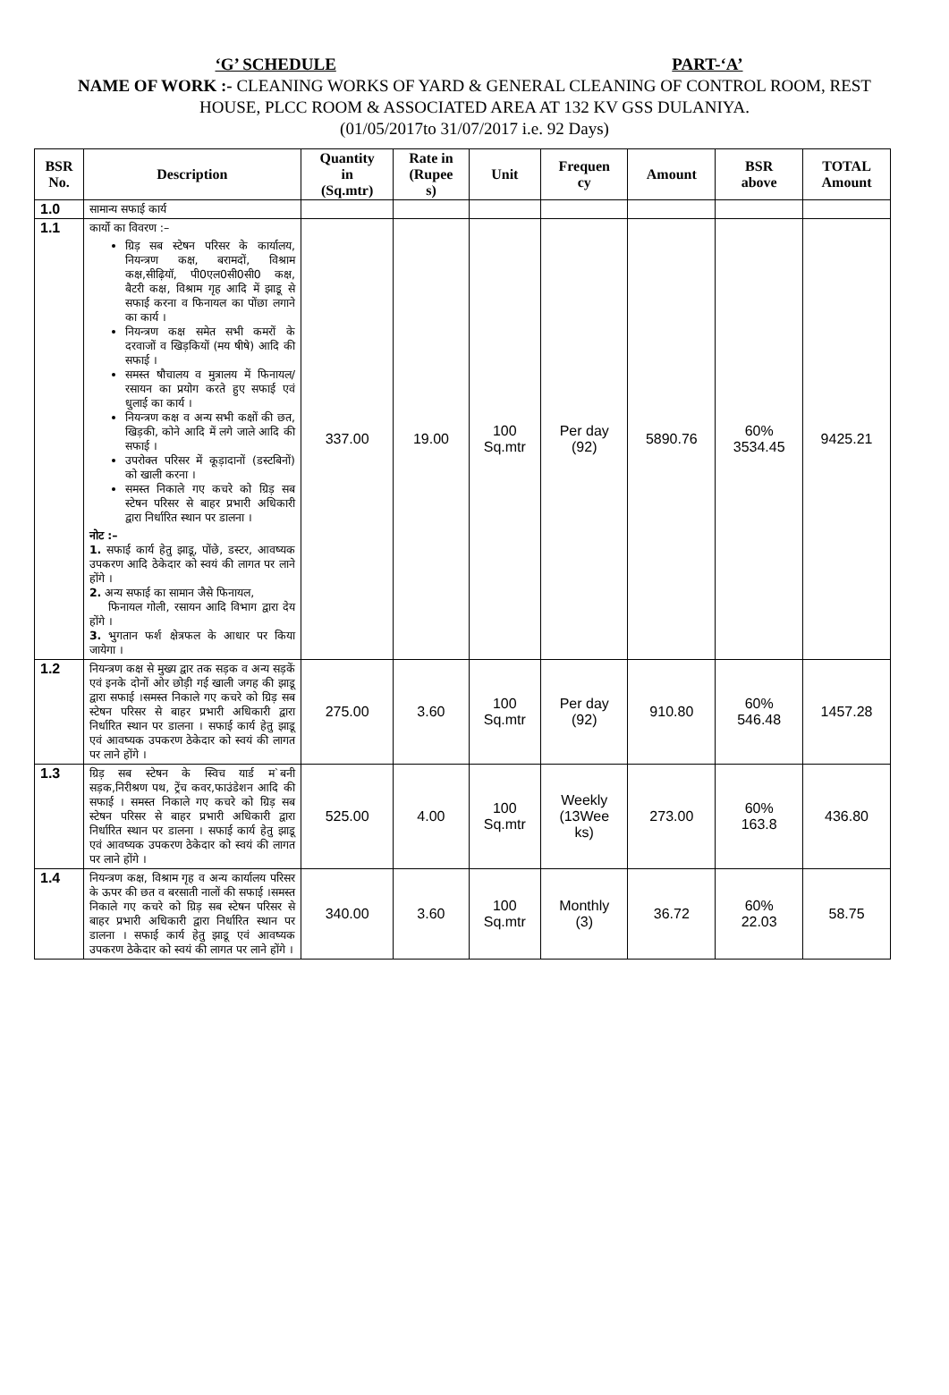‘G’ SCHEDULE PART-‘A’
NAME OF WORK :- CLEANING WORKS OF YARD & GENERAL CLEANING OF CONTROL ROOM, REST HOUSE, PLCC ROOM & ASSOCIATED AREA AT 132 KV GSS DULANIYA.
(01/05/2017to 31/07/2017 i.e. 92 Days)
| BSR No. | Description | Quantity in (Sq.mtr) | Rate in (Rupee s) | Unit | Frequen cy | Amount | BSR above | TOTAL Amount |
| --- | --- | --- | --- | --- | --- | --- | --- | --- |
| 1.0 | सामान्य सफाई कार्य | | | | | | | |
| 1.1 | कार्यो का विवरण :– ग्रिड़ सब स्टेषन परिसर के कार्यालय, नियन्त्रण कक्ष, बरामदों, विश्राम कक्ष,सीढ़ियॉ, पी0एल0सी0सी0 कक्ष, बैटरी कक्ष, विश्राम गृह आदि में झाडू से सफाई करना व फिनायल का पोंछा लगाने का कार्य । नियन्त्रण कक्ष समेत सभी कमरों के दरवाजों व खिड़कियों (मय षीषे) आदि की सफाई । समस्त षौचालय व मुत्रालय में फिनायल/रसायन का प्रयोग करते हुए सफाई एवं धुलाई का कार्य । नियन्त्रण कक्ष व अन्य सभी कक्षों की छत, खिड़की, कोने आदि में लगे जाले आदि की सफाई । उपरोक्त परिसर में कूड़ादानों (डस्टबिनों) को खाली करना । समस्त निकाले गए कचरे को ग्रिड़ सब स्टेषन परिसर से बाहर प्रभारी अधिकारी द्वारा निर्धारित स्थान पर डालना । नोट :– 1. सफाई कार्य हेतु झाडू, पोंछे, डस्टर, आवष्यक उपकरण आदि ठेकेदार को स्वयं की लागत पर लाने होंगे । 2. अन्य सफाई का सामान जैसे फिनायल, फिनायल गोली, रसायन आदि विभाग द्वारा देय होंगे । 3. भुगतान फर्श क्षेत्रफल के आधार पर किया जायेगा । | 337.00 | 19.00 | 100 Sq.mtr | Per day (92) | 5890.76 | 60% 3534.45 | 9425.21 |
| 1.2 | नियन्त्रण कक्ष से मुख्य द्वार तक सड़क व अन्य सड़कें एवं इनके दोनों ओर छोड़ी गई खाली जगह की झाडू द्वारा सफाई ।समस्त निकाले गए कचरे को ग्रिड़ सब स्टेषन परिसर से बाहर प्रभारी अधिकारी द्वारा निर्धारित स्थान पर डालना । सफाई कार्य हेतु झाडू एवं आवष्यक उपकरण ठेकेदार को स्वयं की लागत पर लाने होंगे । | 275.00 | 3.60 | 100 Sq.mtr | Per day (92) | 910.80 | 60% 546.48 | 1457.28 |
| 1.3 | ग्रिड़ सब स्टेषन के स्विच यार्ड म`बनी सड़क,निरीश्रण पथ, ट्रेंच कवर,फाउंडेशन आदि की सफाई । समस्त निकाले गए कचरे को ग्रिड़ सब स्टेषन परिसर से बाहर प्रभारी अधिकारी द्वारा निर्धारित स्थान पर डालना । सफाई कार्य हेतु झाडू एवं आवष्यक उपकरण ठेकेदार को स्वयं की लागत पर लाने होंगे । | 525.00 | 4.00 | 100 Sq.mtr | Weekly (13Wee ks) | 273.00 | 60% 163.8 | 436.80 |
| 1.4 | नियन्त्रण कक्ष, विश्राम गृह व अन्य कार्यालय परिसर के ऊपर की छत व बरसाती नालों की सफाई ।समस्त निकाले गए कचरे को ग्रिड़ सब स्टेषन परिसर से बाहर प्रभारी अधिकारी द्वारा निर्धारित स्थान पर डालना । सफाई कार्य हेतु झाडू एवं आवष्यक उपकरण ठेकेदार को स्वयं की लागत पर लाने होंगे । | 340.00 | 3.60 | 100 Sq.mtr | Monthly (3) | 36.72 | 60% 22.03 | 58.75 |